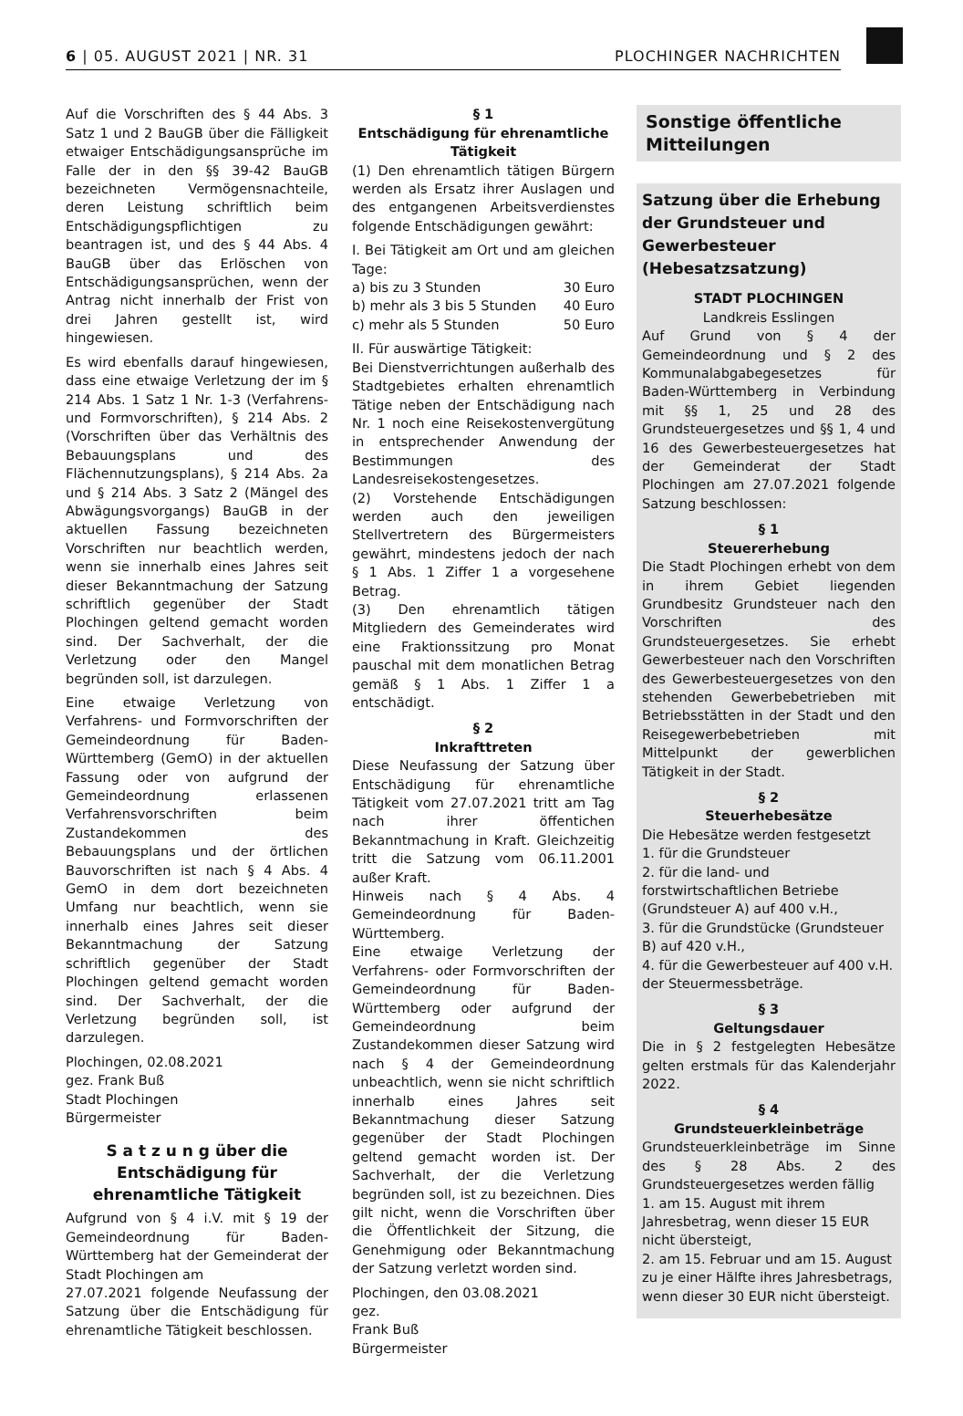6 | 05. AUGUST 2021 | NR. 31 PLOCHINGER NACHRICHTEN
Auf die Vorschriften des § 44 Abs. 3 Satz 1 und 2 BauGB über die Fälligkeit etwaiger Entschädigungsansprüche im Falle der in den §§ 39-42 BauGB bezeichneten Vermögensnachteile, deren Leistung schriftlich beim Entschädigungspflichtigen zu beantragen ist, und des § 44 Abs. 4 BauGB über das Erlöschen von Entschädigungsansprüchen, wenn der Antrag nicht innerhalb der Frist von drei Jahren gestellt ist, wird hingewiesen.
Es wird ebenfalls darauf hingewiesen, dass eine etwaige Verletzung der im § 214 Abs. 1 Satz 1 Nr. 1-3 (Verfahrens- und Formvorschriften), § 214 Abs. 2 (Vorschriften über das Verhältnis des Bebauungsplans und des Flächennutzungsplans), § 214 Abs. 2a und § 214 Abs. 3 Satz 2 (Mängel des Abwägungsvorgangs) BauGB in der aktuellen Fassung bezeichneten Vorschriften nur beachtlich werden, wenn sie innerhalb eines Jahres seit dieser Bekanntmachung der Satzung schriftlich gegenüber der Stadt Plochingen geltend gemacht worden sind. Der Sachverhalt, der die Verletzung oder den Mangel begründen soll, ist darzulegen.
Eine etwaige Verletzung von Verfahrens- und Formvorschriften der Gemeindeordnung für Baden-Württemberg (GemO) in der aktuellen Fassung oder von aufgrund der Gemeindeordnung erlassenen Verfahrensvorschriften beim Zustandekommen des Bebauungsplans und der örtlichen Bauvorschriften ist nach § 4 Abs. 4 GemO in dem dort bezeichneten Umfang nur beachtlich, wenn sie innerhalb eines Jahres seit dieser Bekanntmachung der Satzung schriftlich gegenüber der Stadt Plochingen geltend gemacht worden sind. Der Sachverhalt, der die Verletzung begründen soll, ist darzulegen.
Plochingen, 02.08.2021
gez. Frank Buß
Stadt Plochingen
Bürgermeister
S a t z u n g über die Entschädigung für ehrenamtliche Tätigkeit
Aufgrund von § 4 i.V. mit § 19 der Gemeindeordnung für Baden-Württemberg hat der Gemeinderat der Stadt Plochingen am
27.07.2021 folgende Neufassung der Satzung über die Entschädigung für ehrenamtliche Tätigkeit beschlossen.
§ 1
Entschädigung für ehrenamtliche Tätigkeit
(1) Den ehrenamtlich tätigen Bürgern werden als Ersatz ihrer Auslagen und des entgangenen Arbeitsverdienstes folgende Entschädigungen gewährt:
I. Bei Tätigkeit am Ort und am gleichen Tage:
a) bis zu 3 Stunden 30 Euro
b) mehr als 3 bis 5 Stunden 40 Euro
c) mehr als 5 Stunden 50 Euro
II. Für auswärtige Tätigkeit:
Bei Dienstverrichtungen außerhalb des Stadtgebietes erhalten ehrenamtlich Tätige neben der Entschädigung nach Nr. 1 noch eine Reisekostenvergütung in entsprechender Anwendung der Bestimmungen des Landesreisekostengesetzes.
(2) Vorstehende Entschädigungen werden auch den jeweiligen Stellvertretern des Bürgermeisters gewährt, mindestens jedoch der nach § 1 Abs. 1 Ziffer 1 a vorgesehene Betrag.
(3) Den ehrenamtlich tätigen Mitgliedern des Gemeinderates wird eine Fraktionssitzung pro Monat pauschal mit dem monatlichen Betrag gemäß § 1 Abs. 1 Ziffer 1 a entschädigt.
§ 2
Inkrafttreten
Diese Neufassung der Satzung über Entschädigung für ehrenamtliche Tätigkeit vom 27.07.2021 tritt am Tag nach ihrer öffentichen Bekanntmachung in Kraft. Gleichzeitig tritt die Satzung vom 06.11.2001 außer Kraft.
Hinweis nach § 4 Abs. 4 Gemeindeordnung für Baden-Württemberg.
Eine etwaige Verletzung der Verfahrens- oder Formvorschriften der Gemeindeordnung für Baden-Württemberg oder aufgrund der Gemeindeordnung beim Zustandekommen dieser Satzung wird nach § 4 der Gemeindeordnung unbeachtlich, wenn sie nicht schriftlich innerhalb eines Jahres seit Bekanntmachung dieser Satzung gegenüber der Stadt Plochingen geltend gemacht worden ist. Der Sachverhalt, der die Verletzung begründen soll, ist zu bezeichnen. Dies gilt nicht, wenn die Vorschriften über die Öffentlichkeit der Sitzung, die Genehmigung oder Bekanntmachung der Satzung verletzt worden sind.
Plochingen, den 03.08.2021
gez.
Frank Buß
Bürgermeister
Sonstige öffentliche Mitteilungen
Satzung über die Erhebung der Grundsteuer und Gewerbesteuer (Hebesatzsatzung)
STADT PLOCHINGEN
Landkreis Esslingen
Auf Grund von § 4 der Gemeindeordnung und § 2 des Kommunalabgabegesetzes für Baden-Württemberg in Verbindung mit §§ 1, 25 und 28 des Grundsteuergesetzes und §§ 1, 4 und 16 des Gewerbesteuergesetzes hat der Gemeinderat der Stadt Plochingen am 27.07.2021 folgende Satzung beschlossen:
§ 1
Steuererhebung
Die Stadt Plochingen erhebt von dem in ihrem Gebiet liegenden Grundbesitz Grundsteuer nach den Vorschriften des Grundsteuergesetzes. Sie erhebt Gewerbesteuer nach den Vorschriften des Gewerbesteuergesetzes von den stehenden Gewerbebetrieben mit Betriebsstätten in der Stadt und den Reisegewerbebetrieben mit Mittelpunkt der gewerblichen Tätigkeit in der Stadt.
§ 2
Steuerhebesätze
Die Hebesätze werden festgesetzt
1. für die Grundsteuer
2. für die land- und forstwirtschaftlichen Betriebe (Grundsteuer A) auf 400 v.H.,
3. für die Grundstücke (Grundsteuer B) auf 420 v.H.,
4. für die Gewerbesteuer auf 400 v.H.
der Steuermessbeträge.
§ 3
Geltungsdauer
Die in § 2 festgelegten Hebesätze gelten erstmals für das Kalenderjahr 2022.
§ 4
Grundsteuerkleinbeträge
Grundsteuerkleinbeträge im Sinne des § 28 Abs. 2 des Grundsteuergesetzes werden fällig
1. am 15. August mit ihrem Jahresbetrag, wenn dieser 15 EUR nicht übersteigt,
2. am 15. Februar und am 15. August zu je einer Hälfte ihres Jahresbetrags, wenn dieser 30 EUR nicht übersteigt.